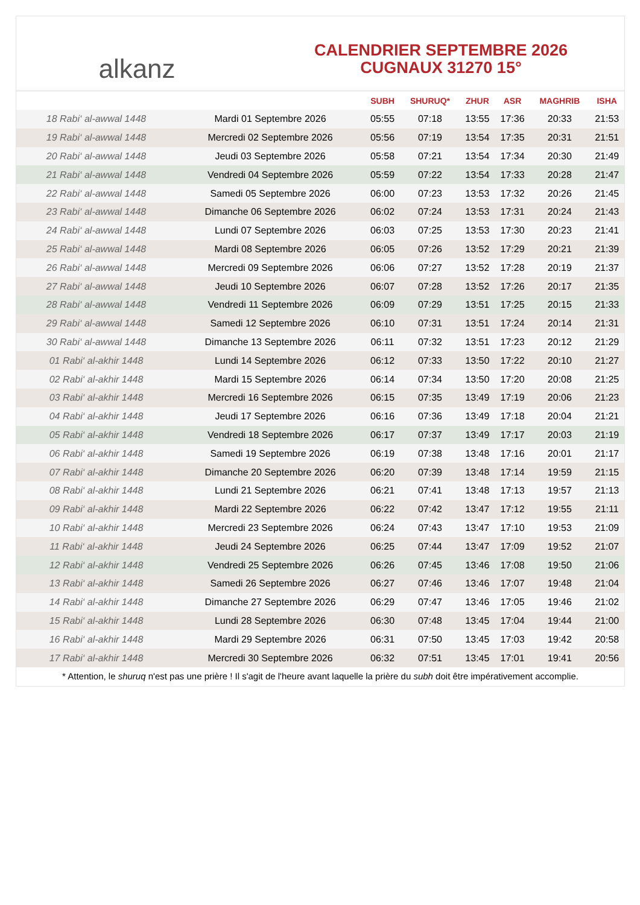alkanz
CALENDRIER SEPTEMBRE 2026
CUGNAUX 31270 15°
| | | SUBH | SHURUQ* | ZHUR | ASR | MAGHRIB | ISHA |
| --- | --- | --- | --- | --- | --- | --- | --- |
| 18 Rabi‘ al-awwal 1448 | Mardi 01 Septembre 2026 | 05:55 | 07:18 | 13:55 | 17:36 | 20:33 | 21:53 |
| 19 Rabi‘ al-awwal 1448 | Mercredi 02 Septembre 2026 | 05:56 | 07:19 | 13:54 | 17:35 | 20:31 | 21:51 |
| 20 Rabi‘ al-awwal 1448 | Jeudi 03 Septembre 2026 | 05:58 | 07:21 | 13:54 | 17:34 | 20:30 | 21:49 |
| 21 Rabi‘ al-awwal 1448 | Vendredi 04 Septembre 2026 | 05:59 | 07:22 | 13:54 | 17:33 | 20:28 | 21:47 |
| 22 Rabi‘ al-awwal 1448 | Samedi 05 Septembre 2026 | 06:00 | 07:23 | 13:53 | 17:32 | 20:26 | 21:45 |
| 23 Rabi‘ al-awwal 1448 | Dimanche 06 Septembre 2026 | 06:02 | 07:24 | 13:53 | 17:31 | 20:24 | 21:43 |
| 24 Rabi‘ al-awwal 1448 | Lundi 07 Septembre 2026 | 06:03 | 07:25 | 13:53 | 17:30 | 20:23 | 21:41 |
| 25 Rabi‘ al-awwal 1448 | Mardi 08 Septembre 2026 | 06:05 | 07:26 | 13:52 | 17:29 | 20:21 | 21:39 |
| 26 Rabi‘ al-awwal 1448 | Mercredi 09 Septembre 2026 | 06:06 | 07:27 | 13:52 | 17:28 | 20:19 | 21:37 |
| 27 Rabi‘ al-awwal 1448 | Jeudi 10 Septembre 2026 | 06:07 | 07:28 | 13:52 | 17:26 | 20:17 | 21:35 |
| 28 Rabi‘ al-awwal 1448 | Vendredi 11 Septembre 2026 | 06:09 | 07:29 | 13:51 | 17:25 | 20:15 | 21:33 |
| 29 Rabi‘ al-awwal 1448 | Samedi 12 Septembre 2026 | 06:10 | 07:31 | 13:51 | 17:24 | 20:14 | 21:31 |
| 30 Rabi‘ al-awwal 1448 | Dimanche 13 Septembre 2026 | 06:11 | 07:32 | 13:51 | 17:23 | 20:12 | 21:29 |
| 01 Rabi‘ al-akhir 1448 | Lundi 14 Septembre 2026 | 06:12 | 07:33 | 13:50 | 17:22 | 20:10 | 21:27 |
| 02 Rabi‘ al-akhir 1448 | Mardi 15 Septembre 2026 | 06:14 | 07:34 | 13:50 | 17:20 | 20:08 | 21:25 |
| 03 Rabi‘ al-akhir 1448 | Mercredi 16 Septembre 2026 | 06:15 | 07:35 | 13:49 | 17:19 | 20:06 | 21:23 |
| 04 Rabi‘ al-akhir 1448 | Jeudi 17 Septembre 2026 | 06:16 | 07:36 | 13:49 | 17:18 | 20:04 | 21:21 |
| 05 Rabi‘ al-akhir 1448 | Vendredi 18 Septembre 2026 | 06:17 | 07:37 | 13:49 | 17:17 | 20:03 | 21:19 |
| 06 Rabi‘ al-akhir 1448 | Samedi 19 Septembre 2026 | 06:19 | 07:38 | 13:48 | 17:16 | 20:01 | 21:17 |
| 07 Rabi‘ al-akhir 1448 | Dimanche 20 Septembre 2026 | 06:20 | 07:39 | 13:48 | 17:14 | 19:59 | 21:15 |
| 08 Rabi‘ al-akhir 1448 | Lundi 21 Septembre 2026 | 06:21 | 07:41 | 13:48 | 17:13 | 19:57 | 21:13 |
| 09 Rabi‘ al-akhir 1448 | Mardi 22 Septembre 2026 | 06:22 | 07:42 | 13:47 | 17:12 | 19:55 | 21:11 |
| 10 Rabi‘ al-akhir 1448 | Mercredi 23 Septembre 2026 | 06:24 | 07:43 | 13:47 | 17:10 | 19:53 | 21:09 |
| 11 Rabi‘ al-akhir 1448 | Jeudi 24 Septembre 2026 | 06:25 | 07:44 | 13:47 | 17:09 | 19:52 | 21:07 |
| 12 Rabi‘ al-akhir 1448 | Vendredi 25 Septembre 2026 | 06:26 | 07:45 | 13:46 | 17:08 | 19:50 | 21:06 |
| 13 Rabi‘ al-akhir 1448 | Samedi 26 Septembre 2026 | 06:27 | 07:46 | 13:46 | 17:07 | 19:48 | 21:04 |
| 14 Rabi‘ al-akhir 1448 | Dimanche 27 Septembre 2026 | 06:29 | 07:47 | 13:46 | 17:05 | 19:46 | 21:02 |
| 15 Rabi‘ al-akhir 1448 | Lundi 28 Septembre 2026 | 06:30 | 07:48 | 13:45 | 17:04 | 19:44 | 21:00 |
| 16 Rabi‘ al-akhir 1448 | Mardi 29 Septembre 2026 | 06:31 | 07:50 | 13:45 | 17:03 | 19:42 | 20:58 |
| 17 Rabi‘ al-akhir 1448 | Mercredi 30 Septembre 2026 | 06:32 | 07:51 | 13:45 | 17:01 | 19:41 | 20:56 |
* Attention, le shuruq n'est pas une prière ! Il s'agit de l'heure avant laquelle la prière du subh doit être impérativement accomplie.